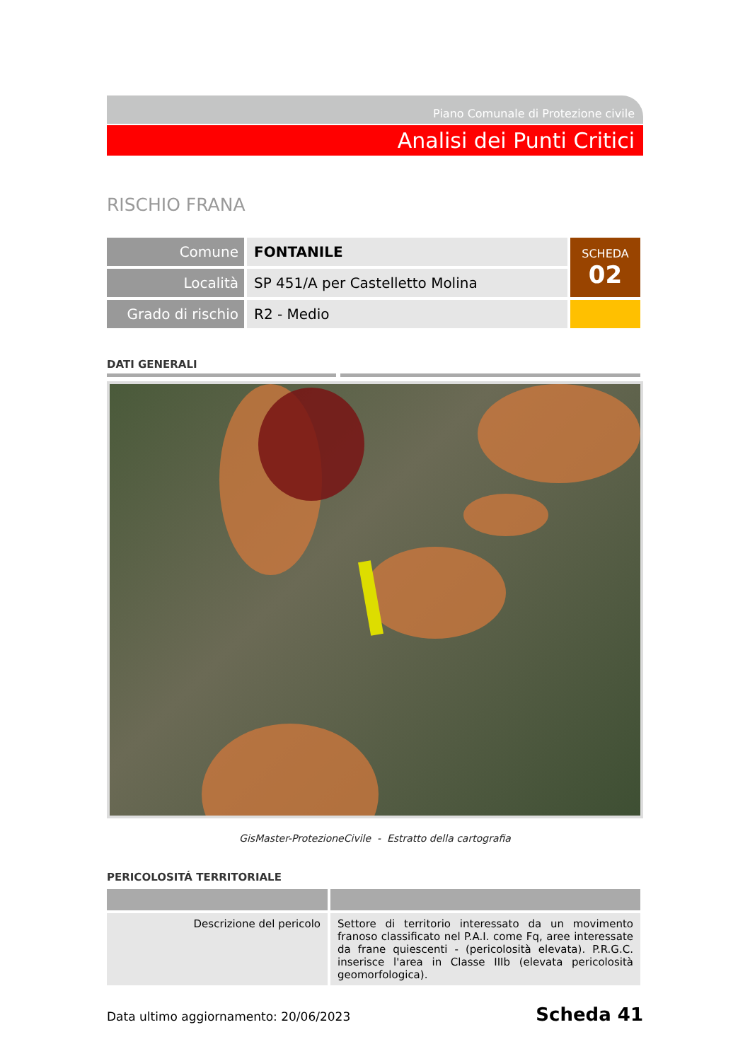Piano Comunale di Protezione civile
Analisi dei Punti Critici
RISCHIO FRANA
| Comune | FONTANILE | SCHEDA 02 |
| Località | SP 451/A per Castelletto Molina | |
| Grado di rischio | R2 - Medio | |
DATI GENERALI
GisMaster-ProtezioneCivile - Estratto della cartografia
PERICOLOSITÁ TERRITORIALE
| Descrizione del pericolo | Settore di territorio interessato da un movimento franoso classificato nel P.A.I. come Fq, aree interessate da frane quiescenti - (pericolosità elevata). P.R.G.C. inserisce l'area in Classe IIIb (elevata pericolosità geomorfologica). |
Data ultimo aggiornamento: 20/06/2023 Scheda 41